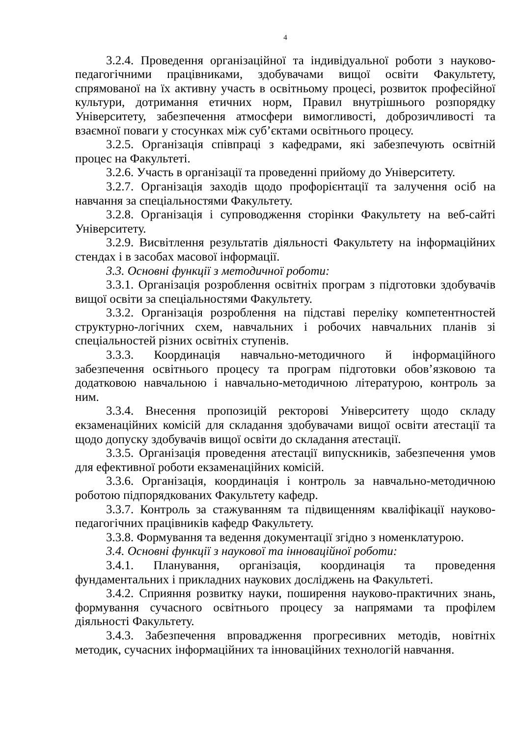4
3.2.4. Проведення організаційної та індивідуальної роботи з науково-педагогічними працівниками, здобувачами вищої освіти Факультету, спрямованої на їх активну участь в освітньому процесі, розвиток професійної культури, дотримання етичних норм, Правил внутрішнього розпорядку Університету, забезпечення атмосфери вимогливості, доброзичливості та взаємної поваги у стосунках між суб’єктами освітнього процесу.
3.2.5. Організація співпраці з кафедрами, які забезпечують освітній процес на Факультеті.
3.2.6. Участь в організації та проведенні прийому до Університету.
3.2.7. Організація заходів щодо профорієнтації та залучення осіб на навчання за спеціальностями Факультету.
3.2.8. Організація і супроводження сторінки Факультету на веб-сайті Університету.
3.2.9. Висвітлення результатів діяльності Факультету на інформаційних стендах і в засобах масової інформації.
3.3. Основні функції з методичної роботи:
3.3.1. Організація розроблення освітніх програм з підготовки здобувачів вищої освіти за спеціальностями Факультету.
3.3.2. Організація розроблення на підставі переліку компетентностей структурно-логічних схем, навчальних і робочих навчальних планів зі спеціальностей різних освітніх ступенів.
3.3.3. Координація навчально-методичного й інформаційного забезпечення освітнього процесу та програм підготовки обов’язковою та додатковою навчальною і навчально-методичною літературою, контроль за ним.
3.3.4. Внесення пропозицій ректорові Університету щодо складу екзаменаційних комісій для складання здобувачами вищої освіти атестації та щодо допуску здобувачів вищої освіти до складання атестації.
3.3.5. Організація проведення атестації випускників, забезпечення умов для ефективної роботи екзаменаційних комісій.
3.3.6. Організація, координація і контроль за навчально-методичною роботою підпорядкованих Факультету кафедр.
3.3.7. Контроль за стажуванням та підвищенням кваліфікації науково-педагогічних працівників кафедр Факультету.
3.3.8. Формування та ведення документації згідно з номенклатурою.
3.4. Основні функції з наукової та інноваційної роботи:
3.4.1. Планування, організація, координація та проведення фундаментальних і прикладних наукових досліджень на Факультеті.
3.4.2. Сприяння розвитку науки, поширення науково-практичних знань, формування сучасного освітнього процесу за напрямами та профілем діяльності Факультету.
3.4.3. Забезпечення впровадження прогресивних методів, новітніх методик, сучасних інформаційних та інноваційних технологій навчання.